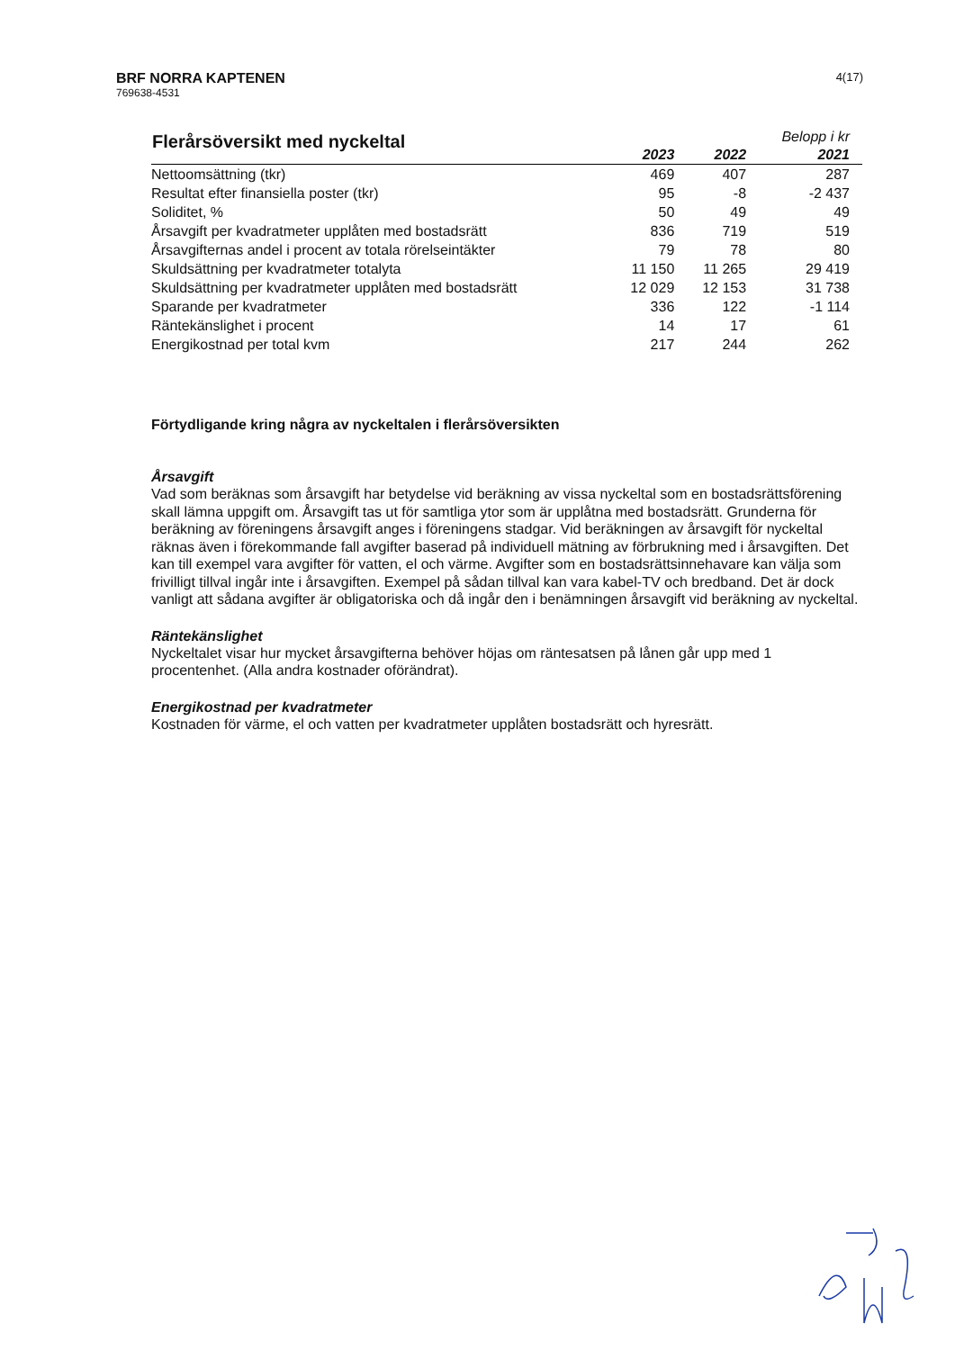BRF NORRA KAPTENEN
769638-4531
4(17)
| Flerårsöversikt med nyckeltal | | | Belopp i kr |
| --- | --- | --- | --- |
| | 2023 | 2022 | 2021 |
| Nettoomsättning (tkr) | 469 | 407 | 287 |
| Resultat efter finansiella poster (tkr) | 95 | -8 | -2 437 |
| Soliditet, % | 50 | 49 | 49 |
| Årsavgift per kvadratmeter upplåten med bostadsrätt | 836 | 719 | 519 |
| Årsavgifternas andel i procent av totala rörelseintäkter | 79 | 78 | 80 |
| Skuldsättning per kvadratmeter totalyta | 11 150 | 11 265 | 29 419 |
| Skuldsättning per kvadratmeter upplåten med bostadsrätt | 12 029 | 12 153 | 31 738 |
| Sparande per kvadratmeter | 336 | 122 | -1 114 |
| Räntekänslighet i procent | 14 | 17 | 61 |
| Energikostnad per total kvm | 217 | 244 | 262 |
Förtydligande kring några av nyckeltalen i flerårsöversikten
Årsavgift
Vad som beräknas som årsavgift har betydelse vid beräkning av vissa nyckeltal som en bostadsrättsförening skall lämna uppgift om. Årsavgift tas ut för samtliga ytor som är upplåtna med bostadsrätt. Grunderna för beräkning av föreningens årsavgift anges i föreningens stadgar. Vid beräkningen av årsavgift för nyckeltal räknas även i förekommande fall avgifter baserad på individuell mätning av förbrukning med i årsavgiften. Det kan till exempel vara avgifter för vatten, el och värme. Avgifter som en bostadsrättsinnehavare kan välja som frivilligt tillval ingår inte i årsavgiften. Exempel på sådan tillval kan vara kabel-TV och bredband. Det är dock vanligt att sådana avgifter är obligatoriska och då ingår den i benämningen årsavgift vid beräkning av nyckeltal.
Räntekänslighet
Nyckeltalet visar hur mycket årsavgifterna behöver höjas om räntesatsen på lånen går upp med 1 procentenhet. (Alla andra kostnader oförändrat).
Energikostnad per kvadratmeter
Kostnaden för värme, el och vatten per kvadratmeter upplåten bostadsrätt och hyresrätt.